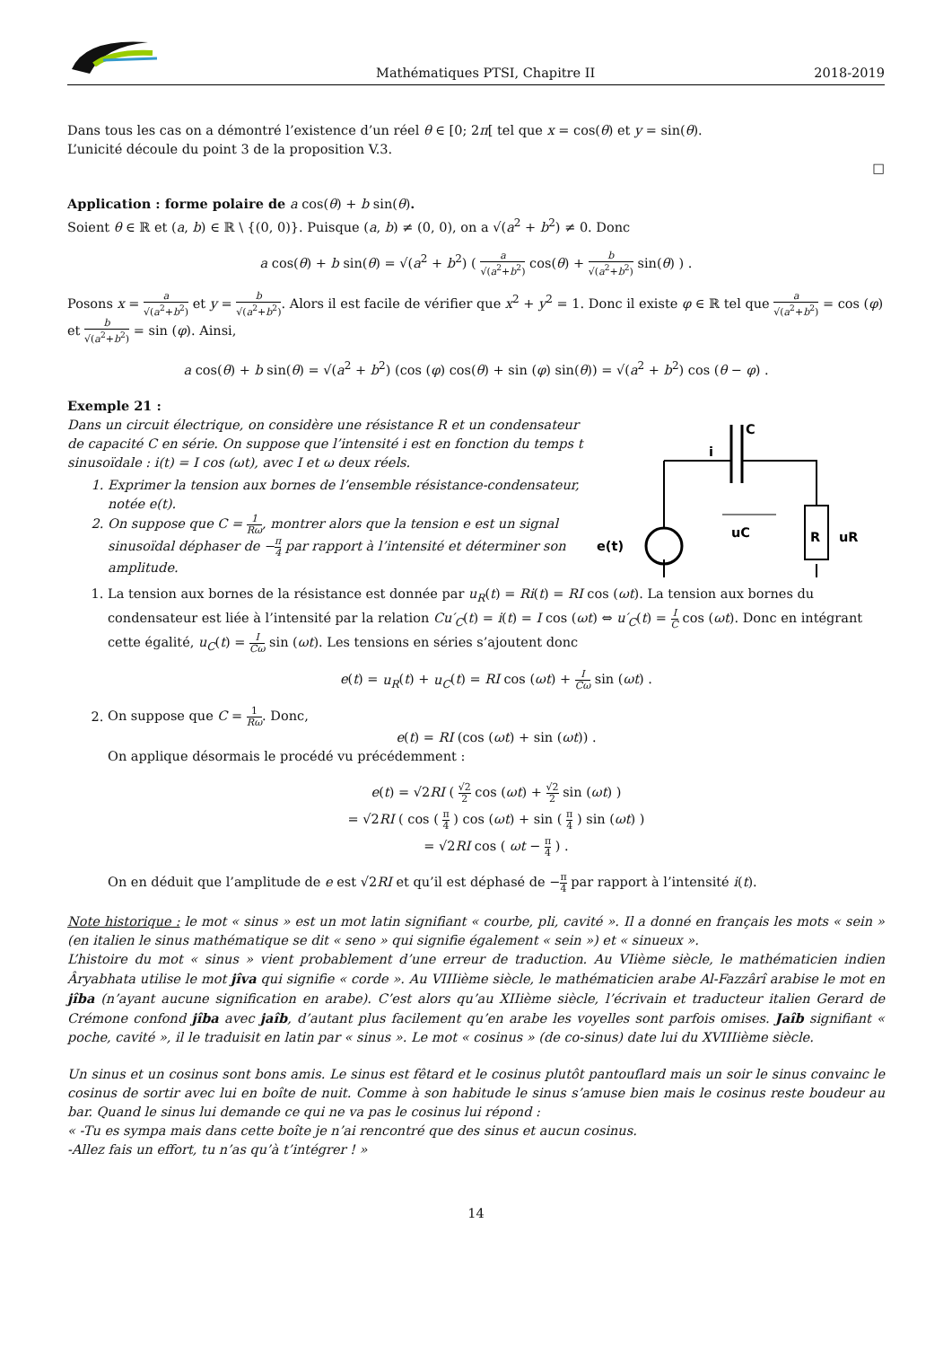Mathématiques PTSI, Chapitre II 2018-2019
Dans tous les cas on a démontré l’existence d’un réel θ ∈ [0; 2π[ tel que x = cos(θ) et y = sin(θ).
L’unicité découle du point 3 de la proposition V.3.
□
Application : forme polaire de a cos(θ) + b sin(θ).
Soient θ ∈ ℝ et (a, b) ∈ ℝ \ {(0, 0)}. Puisque (a, b) ≠ (0, 0), on a √(a<sup>2</sup> + b<sup>2</sup>) ≠ 0. Donc
a cos(θ) + b sin(θ) = √(a<sup>2</sup> + b<sup>2</sup>) ( a √(a<sup>2</sup>+b<sup>2</sup>) cos(θ) + b √(a<sup>2</sup>+b<sup>2</sup>) sin(θ) ) .
Posons x = a √(a<sup>2</sup>+b<sup>2</sup>) et y = b √(a<sup>2</sup>+b<sup>2</sup>). Alors il est facile de vérifier que x<sup>2</sup> + y<sup>2</sup> = 1. Donc il existe φ ∈ ℝ tel que a √(a<sup>2</sup>+b<sup>2</sup>) = cos (φ) et b √(a<sup>2</sup>+b<sup>2</sup>) = sin (φ). Ainsi,
a cos(θ) + b sin(θ) = √(a<sup>2</sup> + b<sup>2</sup>) (cos (φ) cos(θ) + sin (φ) sin(θ)) = √(a<sup>2</sup> + b<sup>2</sup>) cos (θ − φ) .
Exemple 21 :
Dans un circuit électrique, on considère une résistance R et un condensateur de capacité C en série. On suppose que l’intensité i est en fonction du temps t sinusoïdale : i(t) = I cos (ωt), avec I et ω deux réels.
1. Exprimer la tension aux bornes de l’ensemble résistance-condensateur, notée e(t).
2. On suppose que C = 1 Rω, montrer alors que la tension e est un signal sinusoïdal déphaser de −π 4 par rapport à l’intensité et déterminer son amplitude.
C
i
uC
R
uR
e(t)
1. La tension aux bornes de la résistance est donnée par u<sub>R</sub>(t) = Ri(t) = RI cos (ωt). La tension aux bornes du condensateur est liée à l’intensité par la relation Cu′<sub>C</sub>(t) = i(t) = I cos (ωt) ⇔ u′<sub>C</sub>(t) = I C cos (ωt). Donc en intégrant cette égalité, u<sub>C</sub>(t) = I Cω sin (ωt). Les tensions en séries s’ajoutent donc
e(t) = u<sub>R</sub>(t) + u<sub>C</sub>(t) = RI cos (ωt) + I Cω sin (ωt) .
2. On suppose que C = 1 Rω. Donc,
e(t) = RI (cos (ωt) + sin (ωt)) .
On applique désormais le procédé vu précédemment :
e(t) = √2RI ( √2 2 cos (ωt) + √2 2 sin (ωt) )
= √2RI ( cos ( π 4 ) cos (ωt) + sin ( π 4 ) sin (ωt) )
= √2RI cos ( ωt − π 4 ) .
On en déduit que l’amplitude de e est √2RI et qu’il est déphasé de −π 4 par rapport à l’intensité i(t).
Note historique : le mot « sinus » est un mot latin signifiant « courbe, pli, cavité ». Il a donné en français les mots « sein » (en italien le sinus mathématique se dit « seno » qui signifie également « sein ») et « sinueux ».
L’histoire du mot « sinus » vient probablement d’une erreur de traduction. Au VIième siècle, le mathématicien indien Âryabhata utilise le mot jîva qui signifie « corde ». Au VIIIième siècle, le mathématicien arabe Al-Fazzârî arabise le mot en jîba (n’ayant aucune signification en arabe). C’est alors qu’au XIIième siècle, l’écrivain et traducteur italien Gerard de Crémone confond jîba avec jaîb, d’autant plus facilement qu’en arabe les voyelles sont parfois omises. Jaîb signifiant « poche, cavité », il le traduisit en latin par « sinus ». Le mot « cosinus » (de co-sinus) date lui du XVIIIième siècle.
Un sinus et un cosinus sont bons amis. Le sinus est fêtard et le cosinus plutôt pantouflard mais un soir le sinus convainc le cosinus de sortir avec lui en boîte de nuit. Comme à son habitude le sinus s’amuse bien mais le cosinus reste boudeur au bar. Quand le sinus lui demande ce qui ne va pas le cosinus lui répond :
« -Tu es sympa mais dans cette boîte je n’ai rencontré que des sinus et aucun cosinus.
-Allez fais un effort, tu n’as qu’à t’intégrer ! »
14